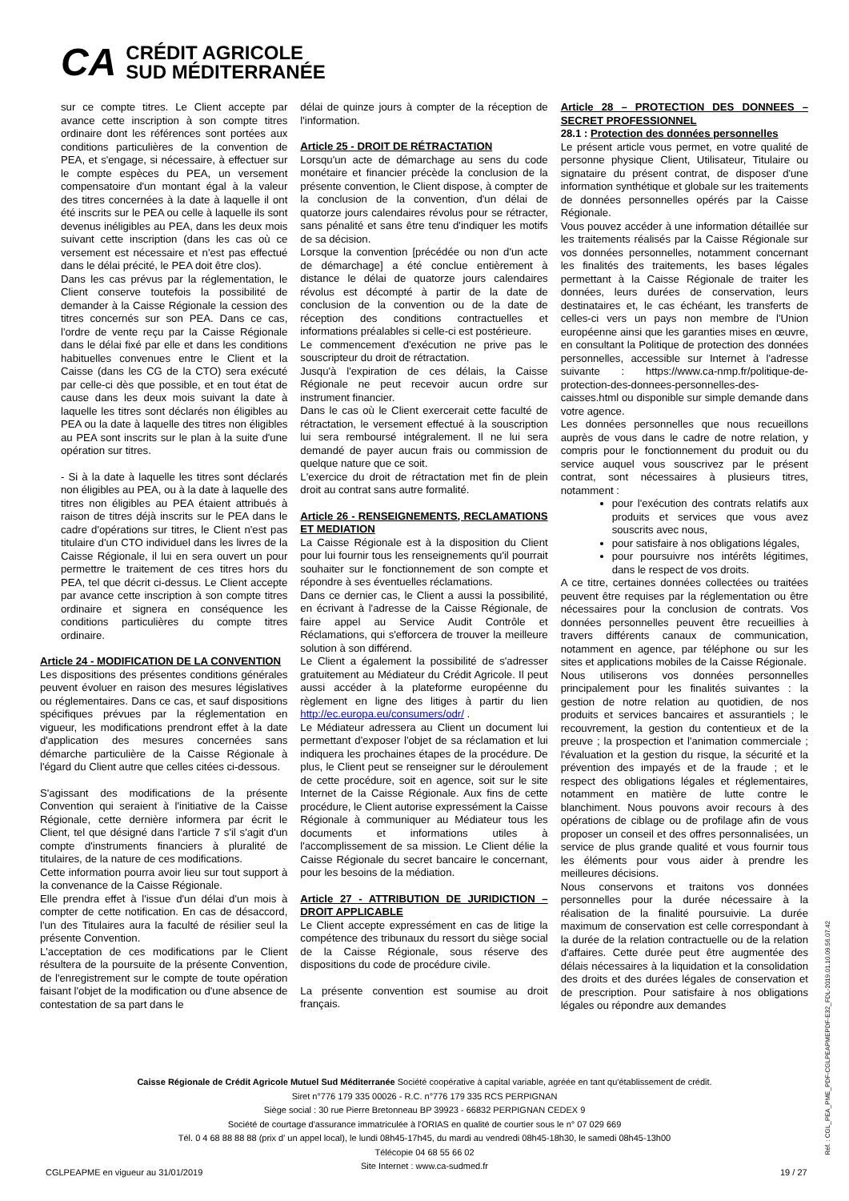CA
CRÉDIT AGRICOLE
SUD MÉDITERRANÉE
sur ce compte titres. Le Client accepte par avance cette inscription à son compte titres ordinaire dont les références sont portées aux conditions particulières de la convention de PEA, et s'engage, si nécessaire, à effectuer sur le compte espèces du PEA, un versement compensatoire d'un montant égal à la valeur des titres concernées à la date à laquelle il ont été inscrits sur le PEA ou celle à laquelle ils sont devenus inéligibles au PEA, dans les deux mois suivant cette inscription (dans les cas où ce versement est nécessaire et n'est pas effectué dans le délai précité, le PEA doit être clos).
Dans les cas prévus par la réglementation, le Client conserve toutefois la possibilité de demander à la Caisse Régionale la cession des titres concernés sur son PEA. Dans ce cas, l'ordre de vente reçu par la Caisse Régionale dans le délai fixé par elle et dans les conditions habituelles convenues entre le Client et la Caisse (dans les CG de la CTO) sera exécuté par celle-ci dès que possible, et en tout état de cause dans les deux mois suivant la date à laquelle les titres sont déclarés non éligibles au PEA ou la date à laquelle des titres non éligibles au PEA sont inscrits sur le plan à la suite d'une opération sur titres.
- Si à la date à laquelle les titres sont déclarés non éligibles au PEA, ou à la date à laquelle des titres non éligibles au PEA étaient attribués à raison de titres déjà inscrits sur le PEA dans le cadre d'opérations sur titres, le Client n'est pas titulaire d'un CTO individuel dans les livres de la Caisse Régionale, il lui en sera ouvert un pour permettre le traitement de ces titres hors du PEA, tel que décrit ci-dessus. Le Client accepte par avance cette inscription à son compte titres ordinaire et signera en conséquence les conditions particulières du compte titres ordinaire.
Article 24 - MODIFICATION DE LA CONVENTION
Les dispositions des présentes conditions générales peuvent évoluer en raison des mesures législatives ou réglementaires. Dans ce cas, et sauf dispositions spécifiques prévues par la réglementation en vigueur, les modifications prendront effet à la date d'application des mesures concernées sans démarche particulière de la Caisse Régionale à l'égard du Client autre que celles citées ci-dessous.
S'agissant des modifications de la présente Convention qui seraient à l'initiative de la Caisse Régionale, cette dernière informera par écrit le Client, tel que désigné dans l'article 7 s'il s'agit d'un compte d'instruments financiers à pluralité de titulaires, de la nature de ces modifications.
Cette information pourra avoir lieu sur tout support à la convenance de la Caisse Régionale.
Elle prendra effet à l'issue d'un délai d'un mois à compter de cette notification. En cas de désaccord, l'un des Titulaires aura la faculté de résilier seul la présente Convention.
L'acceptation de ces modifications par le Client résultera de la poursuite de la présente Convention, de l'enregistrement sur le compte de toute opération faisant l'objet de la modification ou d'une absence de contestation de sa part dans le
délai de quinze jours à compter de la réception de l'information.
Article 25 - DROIT DE RÉTRACTATION
Lorsqu'un acte de démarchage au sens du code monétaire et financier précède la conclusion de la présente convention, le Client dispose, à compter de la conclusion de la convention, d'un délai de quatorze jours calendaires révolus pour se rétracter, sans pénalité et sans être tenu d'indiquer les motifs de sa décision.
Lorsque la convention [précédée ou non d'un acte de démarchage] a été conclue entièrement à distance le délai de quatorze jours calendaires révolus est décompté à partir de la date de conclusion de la convention ou de la date de réception des conditions contractuelles et informations préalables si celle-ci est postérieure.
Le commencement d'exécution ne prive pas le souscripteur du droit de rétractation.
Jusqu'à l'expiration de ces délais, la Caisse Régionale ne peut recevoir aucun ordre sur instrument financier.
Dans le cas où le Client exercerait cette faculté de rétractation, le versement effectué à la souscription lui sera remboursé intégralement. Il ne lui sera demandé de payer aucun frais ou commission de quelque nature que ce soit.
L'exercice du droit de rétractation met fin de plein droit au contrat sans autre formalité.
Article 26 - RENSEIGNEMENTS, RECLAMATIONS ET MEDIATION
La Caisse Régionale est à la disposition du Client pour lui fournir tous les renseignements qu'il pourrait souhaiter sur le fonctionnement de son compte et répondre à ses éventuelles réclamations.
Dans ce dernier cas, le Client a aussi la possibilité, en écrivant à l'adresse de la Caisse Régionale, de faire appel au Service Audit Contrôle et Réclamations, qui s'efforcera de trouver la meilleure solution à son différend.
Le Client a également la possibilité de s'adresser gratuitement au Médiateur du Crédit Agricole. Il peut aussi accéder à la plateforme européenne du règlement en ligne des litiges à partir du lien http://ec.europa.eu/consumers/odr/ .
Le Médiateur adressera au Client un document lui permettant d'exposer l'objet de sa réclamation et lui indiquera les prochaines étapes de la procédure. De plus, le Client peut se renseigner sur le déroulement de cette procédure, soit en agence, soit sur le site Internet de la Caisse Régionale. Aux fins de cette procédure, le Client autorise expressément la Caisse Régionale à communiquer au Médiateur tous les documents et informations utiles à l'accomplissement de sa mission. Le Client délie la Caisse Régionale du secret bancaire le concernant, pour les besoins de la médiation.
Article 27 - ATTRIBUTION DE JURIDICTION – DROIT APPLICABLE
Le Client accepte expressément en cas de litige la compétence des tribunaux du ressort du siège social de la Caisse Régionale, sous réserve des dispositions du code de procédure civile.
La présente convention est soumise au droit français.
Article 28 – PROTECTION DES DONNEES – SECRET PROFESSIONNEL
28.1 : Protection des données personnelles
Le présent article vous permet, en votre qualité de personne physique Client, Utilisateur, Titulaire ou signataire du présent contrat, de disposer d'une information synthétique et globale sur les traitements de données personnelles opérés par la Caisse Régionale.
Vous pouvez accéder à une information détaillée sur les traitements réalisés par la Caisse Régionale sur vos données personnelles, notamment concernant les finalités des traitements, les bases légales permettant à la Caisse Régionale de traiter les données, leurs durées de conservation, leurs destinataires et, le cas échéant, les transferts de celles-ci vers un pays non membre de l'Union européenne ainsi que les garanties mises en œuvre, en consultant la Politique de protection des données personnelles, accessible sur Internet à l'adresse suivante : https://www.ca-nmp.fr/politique-de-protection-des-donnees-personnelles-des-caisses.html ou disponible sur simple demande dans votre agence.
Les données personnelles que nous recueillons auprès de vous dans le cadre de notre relation, y compris pour le fonctionnement du produit ou du service auquel vous souscrivez par le présent contrat, sont nécessaires à plusieurs titres, notamment :
pour l'exécution des contrats relatifs aux produits et services que vous avez souscrits avec nous,
pour satisfaire à nos obligations légales,
pour poursuivre nos intérêts légitimes, dans le respect de vos droits.
A ce titre, certaines données collectées ou traitées peuvent être requises par la réglementation ou être nécessaires pour la conclusion de contrats. Vos données personnelles peuvent être recueillies à travers différents canaux de communication, notamment en agence, par téléphone ou sur les sites et applications mobiles de la Caisse Régionale.
Nous utiliserons vos données personnelles principalement pour les finalités suivantes : la gestion de notre relation au quotidien, de nos produits et services bancaires et assurantiels ; le recouvrement, la gestion du contentieux et de la preuve ; la prospection et l'animation commerciale ; l'évaluation et la gestion du risque, la sécurité et la prévention des impayés et de la fraude ; et le respect des obligations légales et réglementaires, notamment en matière de lutte contre le blanchiment. Nous pouvons avoir recours à des opérations de ciblage ou de profilage afin de vous proposer un conseil et des offres personnalisées, un service de plus grande qualité et vous fournir tous les éléments pour vous aider à prendre les meilleures décisions.
Nous conservons et traitons vos données personnelles pour la durée nécessaire à la réalisation de la finalité poursuivie. La durée maximum de conservation est celle correspondant à la durée de la relation contractuelle ou de la relation d'affaires. Cette durée peut être augmentée des délais nécessaires à la liquidation et la consolidation des droits et des durées légales de conservation et de prescription. Pour satisfaire à nos obligations légales ou répondre aux demandes
Caisse Régionale de Crédit Agricole Mutuel Sud Méditerranée Société coopérative à capital variable, agréée en tant qu'établissement de crédit.
Siret n°776 179 335 00026 - R.C. n°776 179 335 RCS PERPIGNAN
Siège social : 30 rue Pierre Bretonneau BP 39923 - 66832 PERPIGNAN CEDEX 9
Société de courtage d'assurance immatriculée à l'ORIAS en qualité de courtier sous le n° 07 029 669
Tél. 0 4 68 88 88 88 (prix d' un appel local), le lundi 08h45-17h45, du mardi au vendredi 08h45-18h30, le samedi 08h45-13h00
Télécopie 04 68 55 66 02
Site Internet : www.ca-sudmed.fr
CGLPEAPME en vigueur au 31/01/2019
19 / 27
Réf. : CGL_PEA_PME_PDF-CGLPEAPMEPDF-E32_FDL-2019.01.10.09.56.07.42